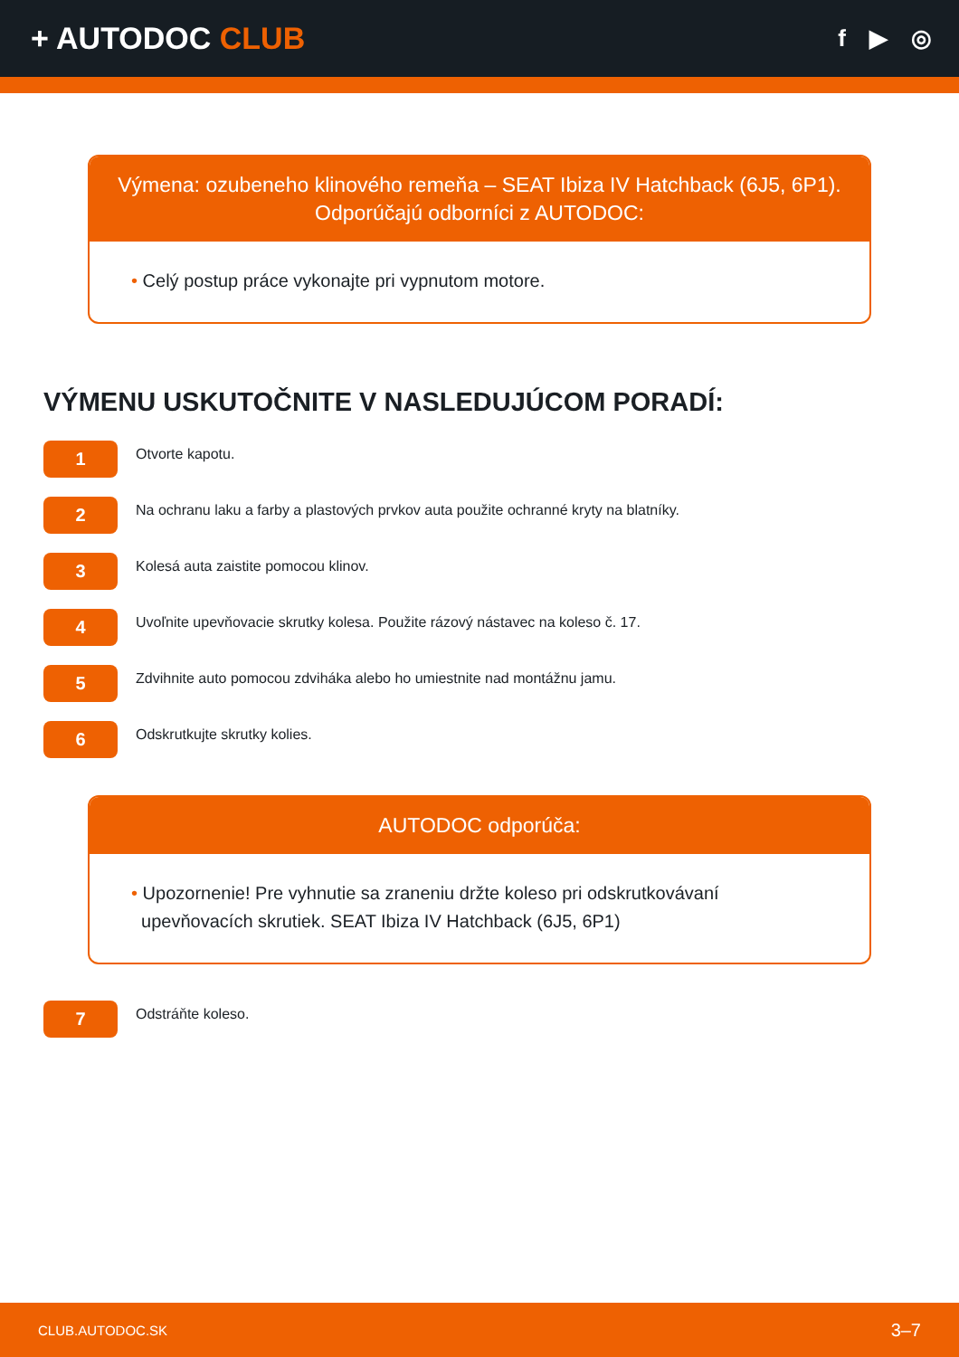+ AUTODOC CLUB
f ▶ ◎
Výmena: ozubeneho klinového remeňa – SEAT Ibiza IV Hatchback (6J5, 6P1).
Odporúčajú odborníci z AUTODOC:
• Celý postup práce vykonajte pri vypnutom motore.
VÝMENU USKUTOČNITE V NASLEDUJÚCOM PORADÍ:
1
Otvorte kapotu.
2
Na ochranu laku a farby a plastových prvkov auta použite ochranné kryty na blatníky.
3
Kolesá auta zaistite pomocou klinov.
4
Uvoľnite upevňovacie skrutky kolesa. Použite rázový nástavec na koleso č. 17.
5
Zdvihnite auto pomocou zdviháka alebo ho umiestnite nad montážnu jamu.
6
Odskrutkujte skrutky kolies.
AUTODOC odporúča:
• Upozornenie! Pre vyhnutie sa zraneniu držte koleso pri odskrutkovávaní
upevňovacích skrutiek. SEAT Ibiza IV Hatchback (6J5, 6P1)
7
Odstráňte koleso.
CLUB.AUTODOC.SK 3–7